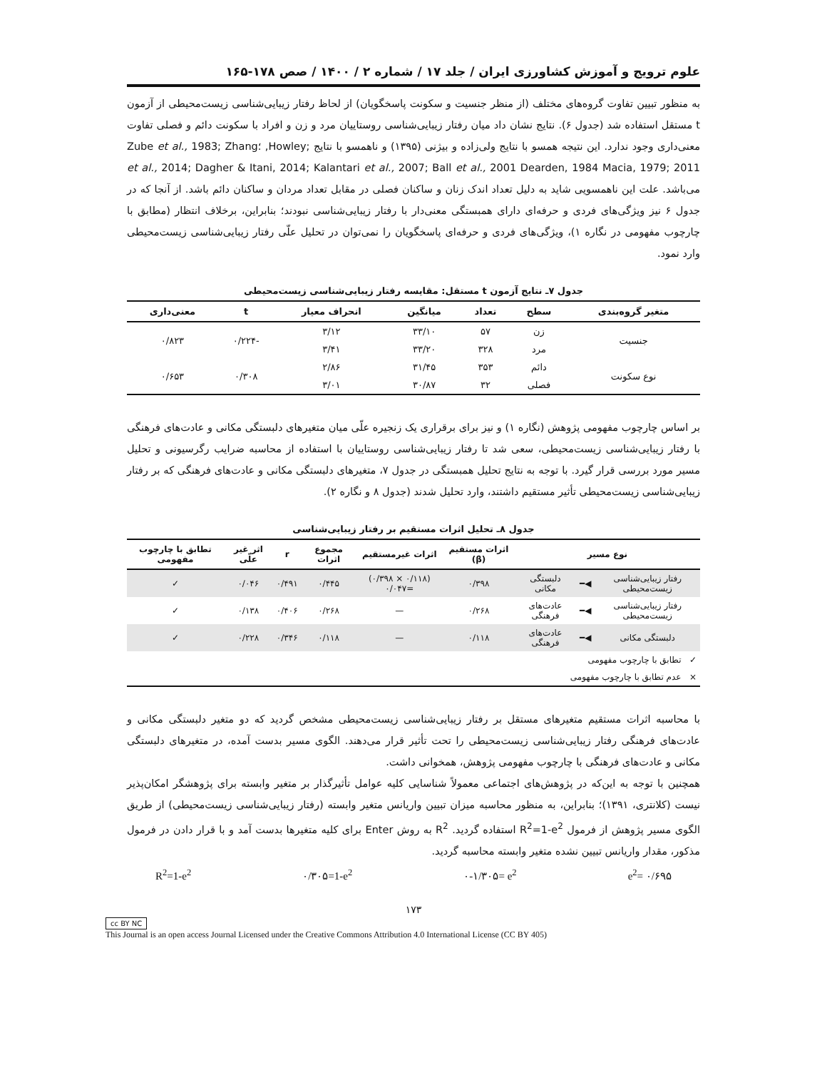علوم ترویج و آموزش کشاورزی ایران / جلد ۱۷ / شماره ۲ / ۱۴۰۰ / صص ۱۷۸-۱۶۵
به منظور تبیین تفاوت گروه‌های مختلف (از منظر جنسیت و سکونت پاسخگویان) از لحاظ رفتار زیبایی‌شناسی زیست‌محیطی از آزمون t مستقل استفاده شد (جدول ۶). نتایج نشان داد میان رفتار زیبایی‌شناسی روستاییان مرد و زن و افراد با سکونت دائم و فصلی تفاوت معنی‌داری وجود ندارد. این نتیجه همسو با نتایج ولی‌زاده و بیژنی (۱۳۹۵) و ناهمسو با نتایج ;Howley, ؛Zube et al., 1983; Zhang et al., 2014; Dagher & Itani, 2014; Kalantari et al., 2007; Ball et al., 2001 Dearden, 1984 Macia, 1979; 2011 می‌باشد. علت این ناهمسویی شاید به دلیل تعداد اندک زنان و ساکنان فصلی در مقابل تعداد مردان و ساکنان دائم باشد. از آنجا که در جدول ۶ نیز ویژگی‌های فردی و حرفه‌ای دارای همبستگی معنی‌دار با رفتار زیبایی‌شناسی نبودند؛ بنابراین، برخلاف انتظار (مطابق با چارچوب مفهومی در نگاره ۱)، ویژگی‌های فردی و حرفه‌ای پاسخگویان را نمی‌توان در تحلیل علّی رفتار زیبایی‌شناسی زیست‌محیطی وارد نمود.
جدول ۷ـ نتایج آزمون t مستقل: مقایسه رفتار زیبایی‌شناسی زیست‌محیطی
| متغیر گروه‌بندی | سطح | تعداد | میانگین | انحراف معیار | t | معنی‌داری |
| --- | --- | --- | --- | --- | --- | --- |
| جنسیت | زن | ۵۷ | ۳۳/۱۰ | ۳/۱۲ | -۰/۲۲۴ | ۰/۸۲۳ |
| | مرد | ۳۲۸ | ۳۳/۲۰ | ۳/۴۱ | | |
| نوع سکونت | دائم | ۳۵۳ | ۳۱/۴۵ | ۲/۸۶ | ۰/۳۰۸ | ۰/۶۵۳ |
| | فصلی | ۳۲ | ۳۰/۸۷ | ۳/۰۱ | | |
بر اساس چارچوب مفهومی پژوهش (نگاره ۱) و نیز برای برقراری یک زنجیره علّی میان متغیرهای دلبستگی مکانی و عادت‌های فرهنگی با رفتار زیبایی‌شناسی زیست‌محیطی، سعی شد تا رفتار زیبایی‌شناسی روستاییان با استفاده از محاسبه ضرایب رگرسیونی و تحلیل مسیر مورد بررسی قرار گیرد. با توجه به نتایج تحلیل همبستگی در جدول ۷، متغیرهای دلبستگی مکانی و عادت‌های فرهنگی که بر رفتار زیبایی‌شناسی زیست‌محیطی تأثیر مستقیم داشتند، وارد تحلیل شدند (جدول ۸ و نگاره ۲).
جدول ۸ـ تحلیل اثرات مستقیم بر رفتار زیبایی‌شناسی
| نوع مسیر | | | اثرات مستقیم (β) | اثرات غیرمستقیم | مجموع اثرات | r | اثر غیر علّی | تطابق با چارچوب مفهومی |
| --- | --- | --- | --- | --- | --- | --- | --- | --- |
| رفتار زیبایی‌شناسی زیست‌محیطی | ◀━ | دلبستگی مکانی | ۰/۳۹۸ | (۰/۱۱۸ × ۰/۳۹۸) =۰/۰۴۷ | ۰/۴۴۵ | ۰/۴۹۱ | ۰/۰۴۶ | ✓ |
| رفتار زیبایی‌شناسی زیست‌محیطی | ◀━ | عادت‌های فرهنگی | ۰/۲۶۸ | — | ۰/۲۶۸ | ۰/۴۰۶ | ۰/۱۳۸ | ✓ |
| دلبستگی مکانی | ◀━ | عادت‌های فرهنگی | ۰/۱۱۸ | — | ۰/۱۱۸ | ۰/۳۴۶ | ۰/۲۲۸ | ✓ |
| ✓ تطابق با چارچوب مفهومی | | | | | | | | |
| × عدم تطابق با چارچوب مفهومی | | | | | | | | |
با محاسبه اثرات مستقیم متغیرهای مستقل بر رفتار زیبایی‌شناسی زیست‌محیطی مشخص گردید که دو متغیر دلبستگی مکانی و عادت‌های فرهنگی رفتار زیبایی‌شناسی زیست‌محیطی را تحت تأثیر قرار می‌دهند. الگوی مسیر بدست آمده، در متغیرهای دلبستگی مکانی و عادت‌های فرهنگی با چارچوب مفهومی پژوهش، همخوانی داشت.
همچنین با توجه به این‌که در پژوهش‌های اجتماعی معمولاً شناسایی کلیه عوامل تأثیرگذار بر متغیر وابسته برای پژوهشگر امکان‌پذیر نیست (کلانتری، ۱۳۹۱)؛ بنابراین، به منظور محاسبه میزان تبیین واریانس متغیر وابسته (رفتار زیبایی‌شناسی زیست‌محیطی) از طریق الگوی مسیر پژوهش از فرمول R<sup>2</sup>=1-e<sup>2</sup> استفاده گردید. R<sup>2</sup> به روش Enter برای کلیه متغیرها بدست آمد و با قرار دادن در فرمول مذکور، مقدار واریانس تبیین نشده متغیر وابسته محاسبه گردید.
R<sup>2</sup>=1-e<sup>2</sup> ۰/۳۰۵=1-e<sup>2</sup> ۰-۱/۳۰۵= e<sup>2</sup> e<sup>2</sup>= ۰/۶۹۵
۱۷۳
cc BY NC
This Journal is an open access Journal Licensed under the Creative Commons Attribution 4.0 International License (CC BY 405)